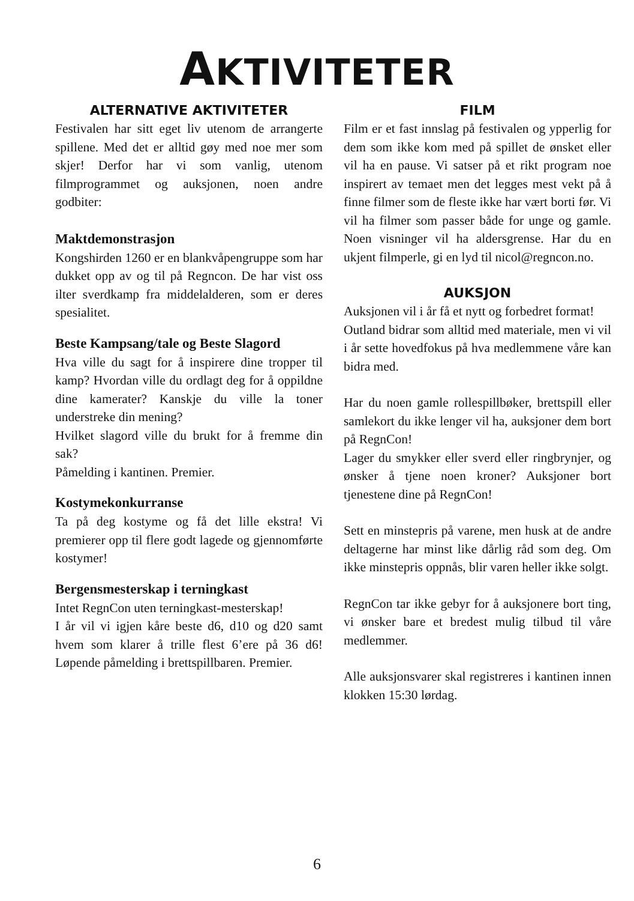AKTIVITETER
ALTERNATIVE AKTIVITETER
Festivalen har sitt eget liv utenom de arrangerte spillene. Med det er alltid gøy med noe mer som skjer! Derfor har vi som vanlig, utenom filmprogrammet og auksjonen, noen andre godbiter:
Maktdemonstrasjon
Kongshirden 1260 er en blankvåpengruppe som har dukket opp av og til på Regncon. De har vist oss ilter sverdkamp fra middelalderen, som er deres spesialitet.
Beste Kampsang/tale og Beste Slagord
Hva ville du sagt for å inspirere dine tropper til kamp? Hvordan ville du ordlagt deg for å oppildne dine kamerater? Kanskje du ville la toner understreke din mening?
Hvilket slagord ville du brukt for å fremme din sak?
Påmelding i kantinen. Premier.
Kostymekonkurranse
Ta på deg kostyme og få det lille ekstra! Vi premierer opp til flere godt lagede og gjennomførte kostymer!
Bergensmesterskap i terningkast
Intet RegnCon uten terningkast-mesterskap!
I år vil vi igjen kåre beste d6, d10 og d20 samt hvem som klarer å trille flest 6’ere på 36 d6! Løpende påmelding i brettspillbaren. Premier.
FILM
Film er et fast innslag på festivalen og ypperlig for dem som ikke kom med på spillet de ønsket eller vil ha en pause. Vi satser på et rikt program noe inspirert av temaet men det legges mest vekt på å finne filmer som de fleste ikke har vært borti før. Vi vil ha filmer som passer både for unge og gamle. Noen visninger vil ha aldersgrense. Har du en ukjent filmperle, gi en lyd til nicol@regncon.no.
AUKSJON
Auksjonen vil i år få et nytt og forbedret format!
Outland bidrar som alltid med materiale, men vi vil i år sette hovedfokus på hva medlemmene våre kan bidra med.
Har du noen gamle rollespillbøker, brettspill eller samlekort du ikke lenger vil ha, auksjoner dem bort på RegnCon!
Lager du smykker eller sverd eller ringbrynjer, og ønsker å tjene noen kroner? Auksjoner bort tjenestene dine på RegnCon!
Sett en minstepris på varene, men husk at de andre deltagerne har minst like dårlig råd som deg. Om ikke minstepris oppnås, blir varen heller ikke solgt.
RegnCon tar ikke gebyr for å auksjonere bort ting, vi ønsker bare et bredest mulig tilbud til våre medlemmer.
Alle auksjonsvarer skal registreres i kantinen innen klokken 15:30 lørdag.
6